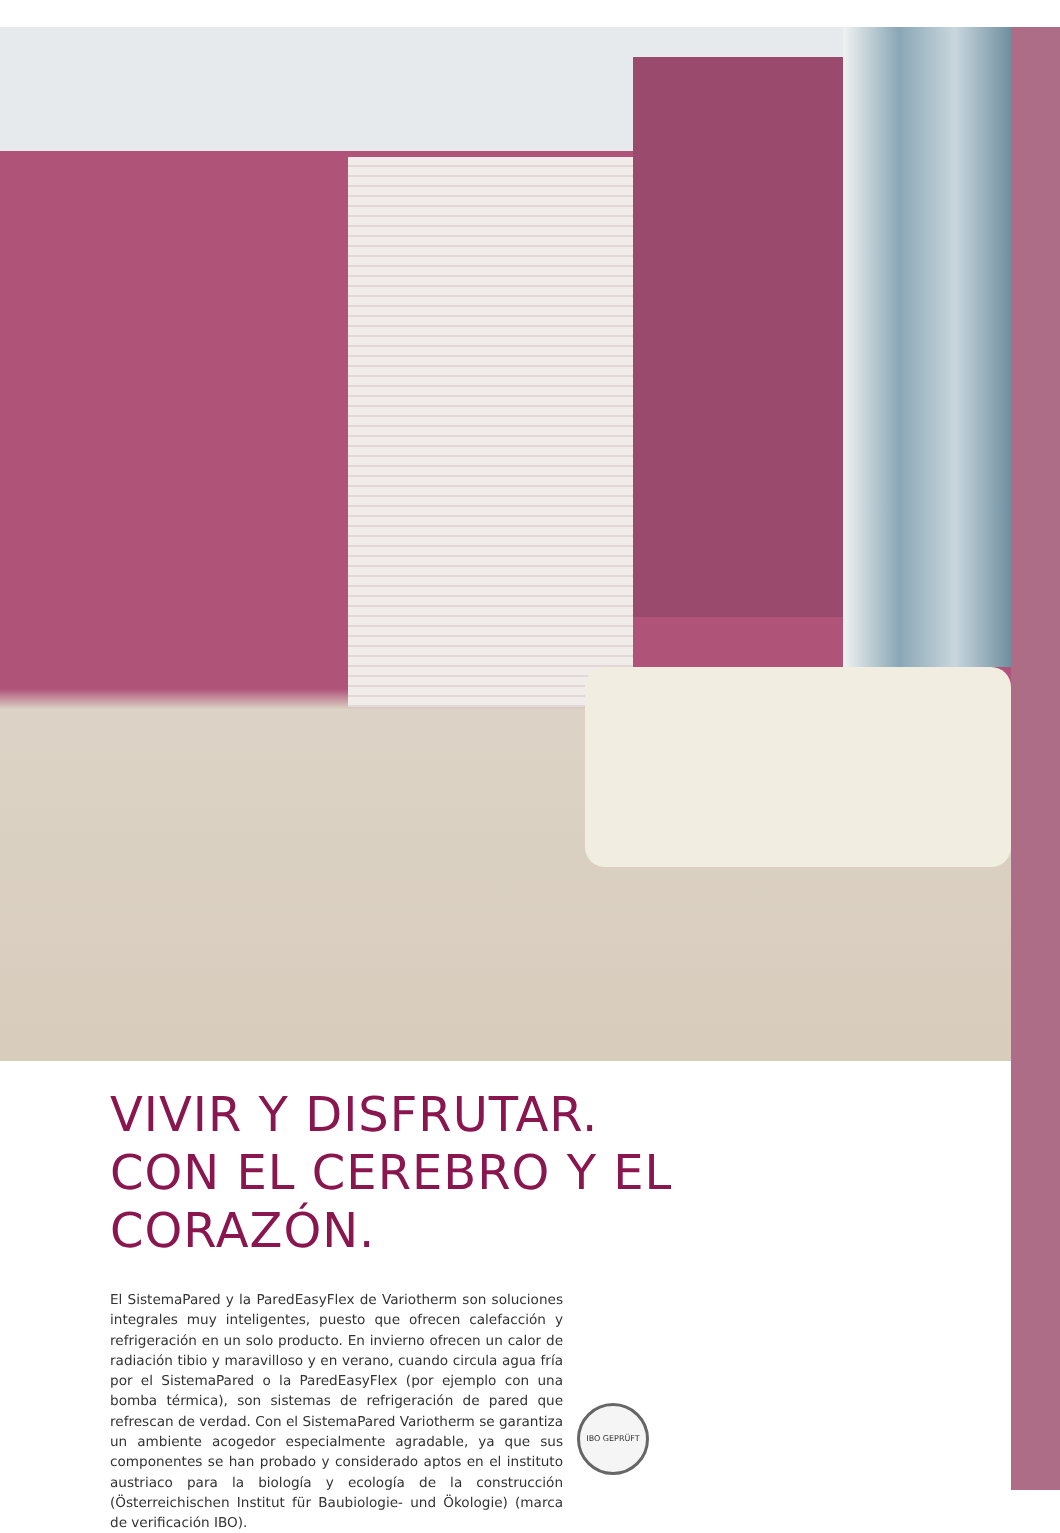VIVIR Y DISFRUTAR.
CON EL CEREBRO Y EL CORAZÓN.
El SistemaPared y la ParedEasyFlex de Variotherm son soluciones integrales muy inteligentes, puesto que ofrecen calefacción y refrigeración en un solo producto. En invierno ofrecen un calor de radiación tibio y maravilloso y en verano, cuando circula agua fría por el SistemaPared o la ParedEasyFlex (por ejemplo con una bomba térmica), son sistemas de refrigeración de pared que refrescan de verdad. Con el SistemaPared Variotherm se garantiza un ambiente acogedor especialmente agradable, ya que sus componentes se han probado y considerado aptos en el instituto austriaco para la biología y ecología de la construcción (Österreichischen Institut für Baubiologie- und Ökologie) (marca de verificación IBO).
IBO GEPRÜFT